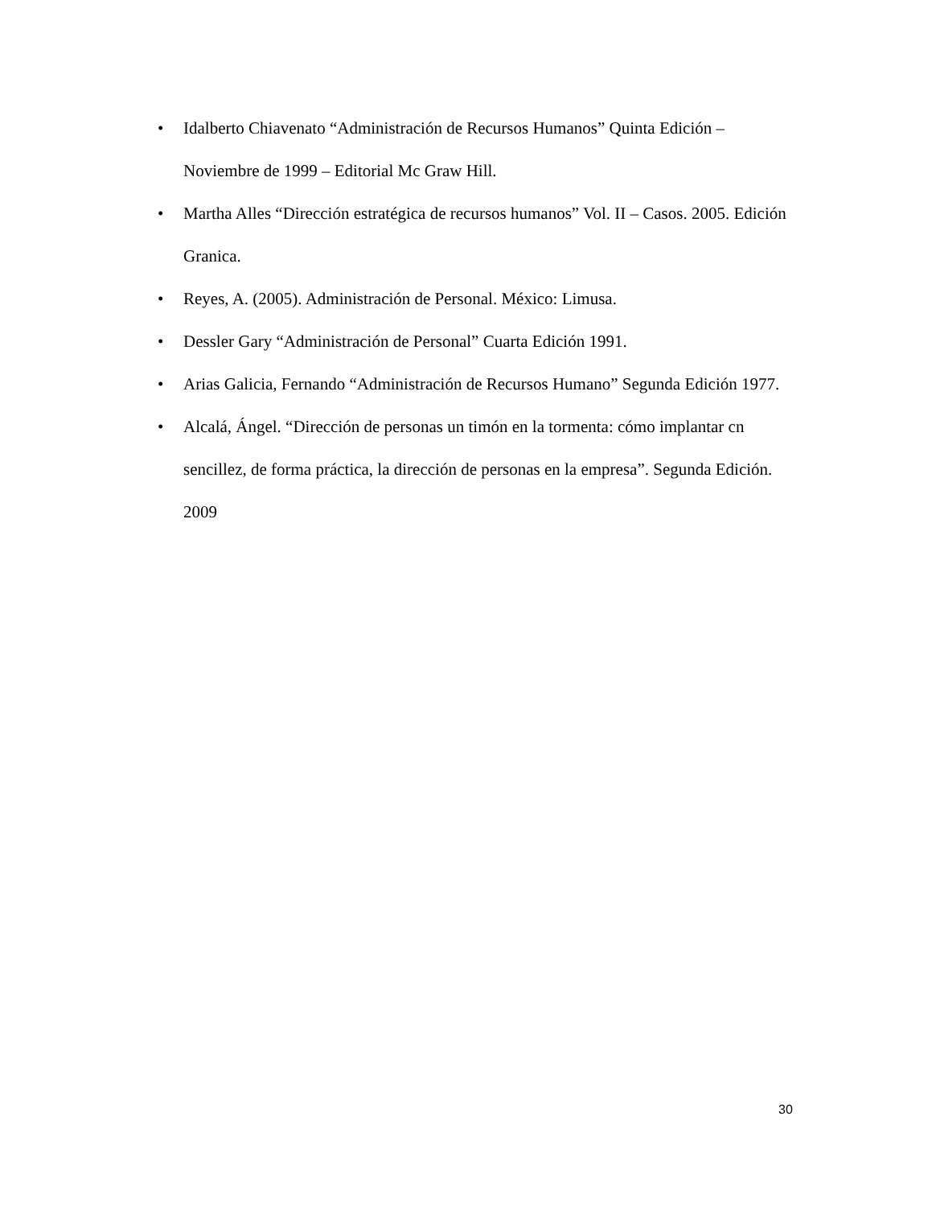• Idalberto Chiavenato “Administración de Recursos Humanos” Quinta Edición – Noviembre de 1999 – Editorial Mc Graw Hill.
• Martha Alles “Dirección estratégica de recursos humanos” Vol. II – Casos. 2005. Edición Granica.
• Reyes, A. (2005). Administración de Personal. México: Limusa.
• Dessler Gary “Administración de Personal” Cuarta Edición 1991.
• Arias Galicia, Fernando “Administración de Recursos Humano” Segunda Edición 1977.
• Alcalá, Ángel. “Dirección de personas un timón en la tormenta: cómo implantar cn sencillez, de forma práctica, la dirección de personas en la empresa”. Segunda Edición. 2009
30